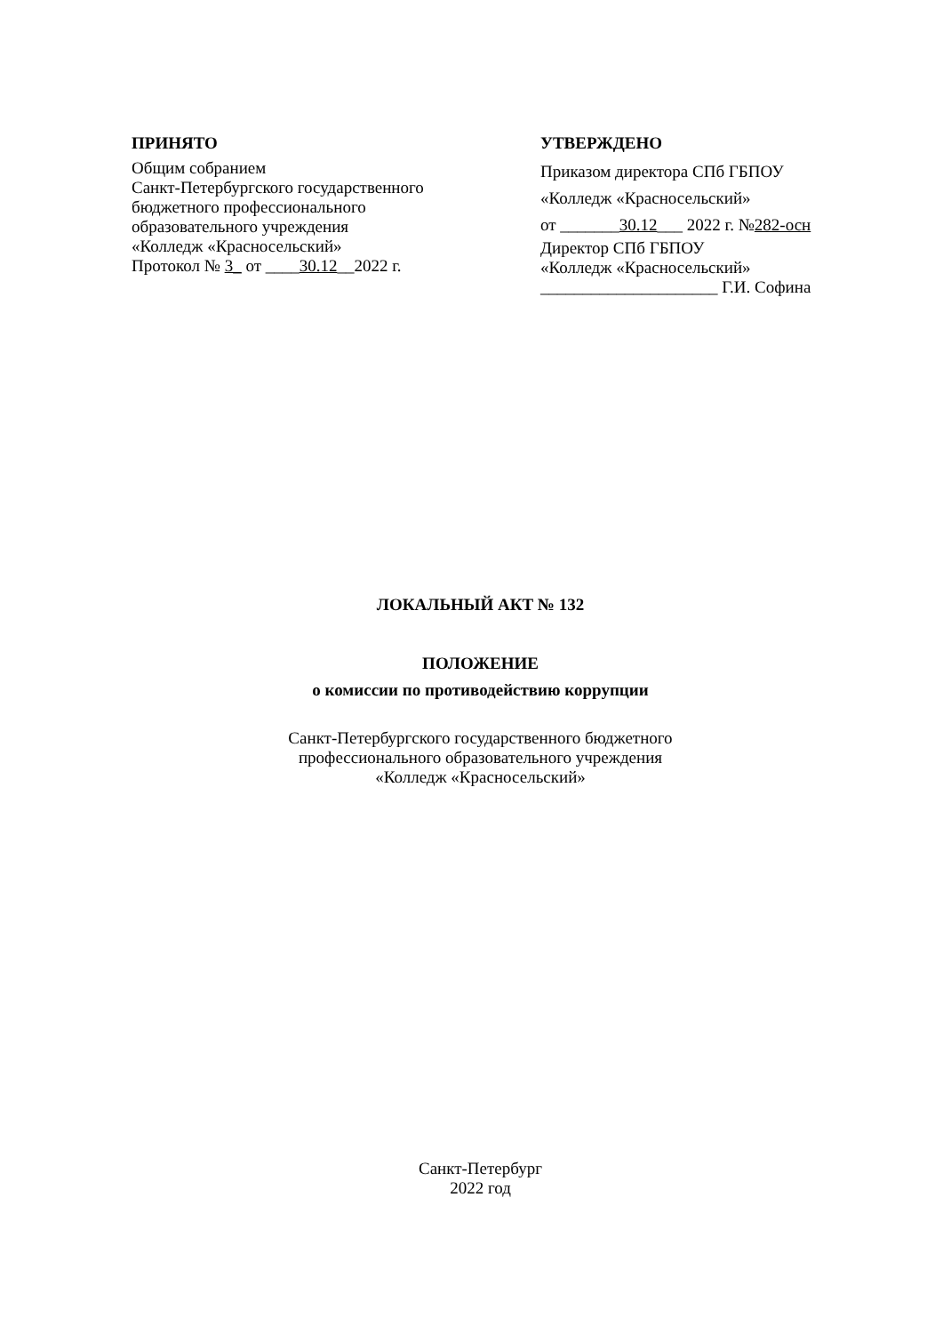ПРИНЯТО
Общим собранием
Санкт-Петербургского государственного
бюджетного профессионального
образовательного учреждения
«Колледж «Красносельский»
Протокол № 3_ от ____30.12__2022 г.
УТВЕРЖДЕНО
Приказом директора СПб ГБПОУ
«Колледж «Красносельский»
от _______30.12___ 2022 г. №282-осн
Директор СПб ГБПОУ
«Колледж «Красносельский»
_____________________ Г.И. Софина
ЛОКАЛЬНЫЙ АКТ № 132
ПОЛОЖЕНИЕ
о комиссии по противодействию коррупции
Санкт-Петербургского государственного бюджетного
профессионального образовательного учреждения
«Колледж «Красносельский»
Санкт-Петербург
2022 год